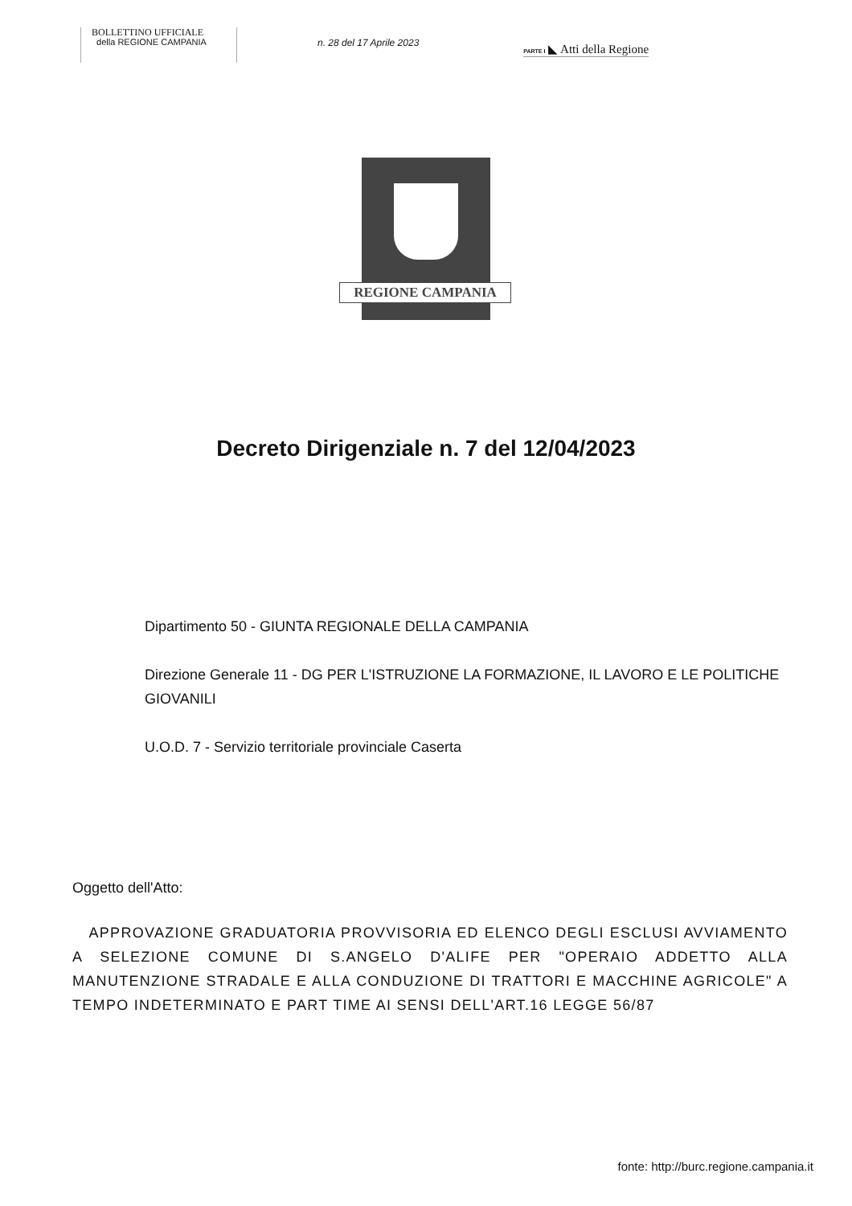BOLLETTINO UFFICIALE
della REGIONE CAMPANIA
n. 28 del 17 Aprile 2023
PARTE I ◣ Atti della Regione
REGIONE CAMPANIA
Decreto Dirigenziale n. 7 del 12/04/2023
Dipartimento 50 - GIUNTA REGIONALE DELLA CAMPANIA
Direzione Generale 11 - DG PER L'ISTRUZIONE LA FORMAZIONE, IL LAVORO E LE POLITICHE GIOVANILI
U.O.D. 7 - Servizio territoriale provinciale Caserta
Oggetto dell'Atto:
APPROVAZIONE GRADUATORIA PROVVISORIA ED ELENCO DEGLI ESCLUSI AVVIAMENTO A SELEZIONE COMUNE DI S.ANGELO D'ALIFE PER "OPERAIO ADDETTO ALLA MANUTENZIONE STRADALE E ALLA CONDUZIONE DI TRATTORI E MACCHINE AGRICOLE" A TEMPO INDETERMINATO E PART TIME AI SENSI DELL'ART.16 LEGGE 56/87
fonte: http://burc.regione.campania.it